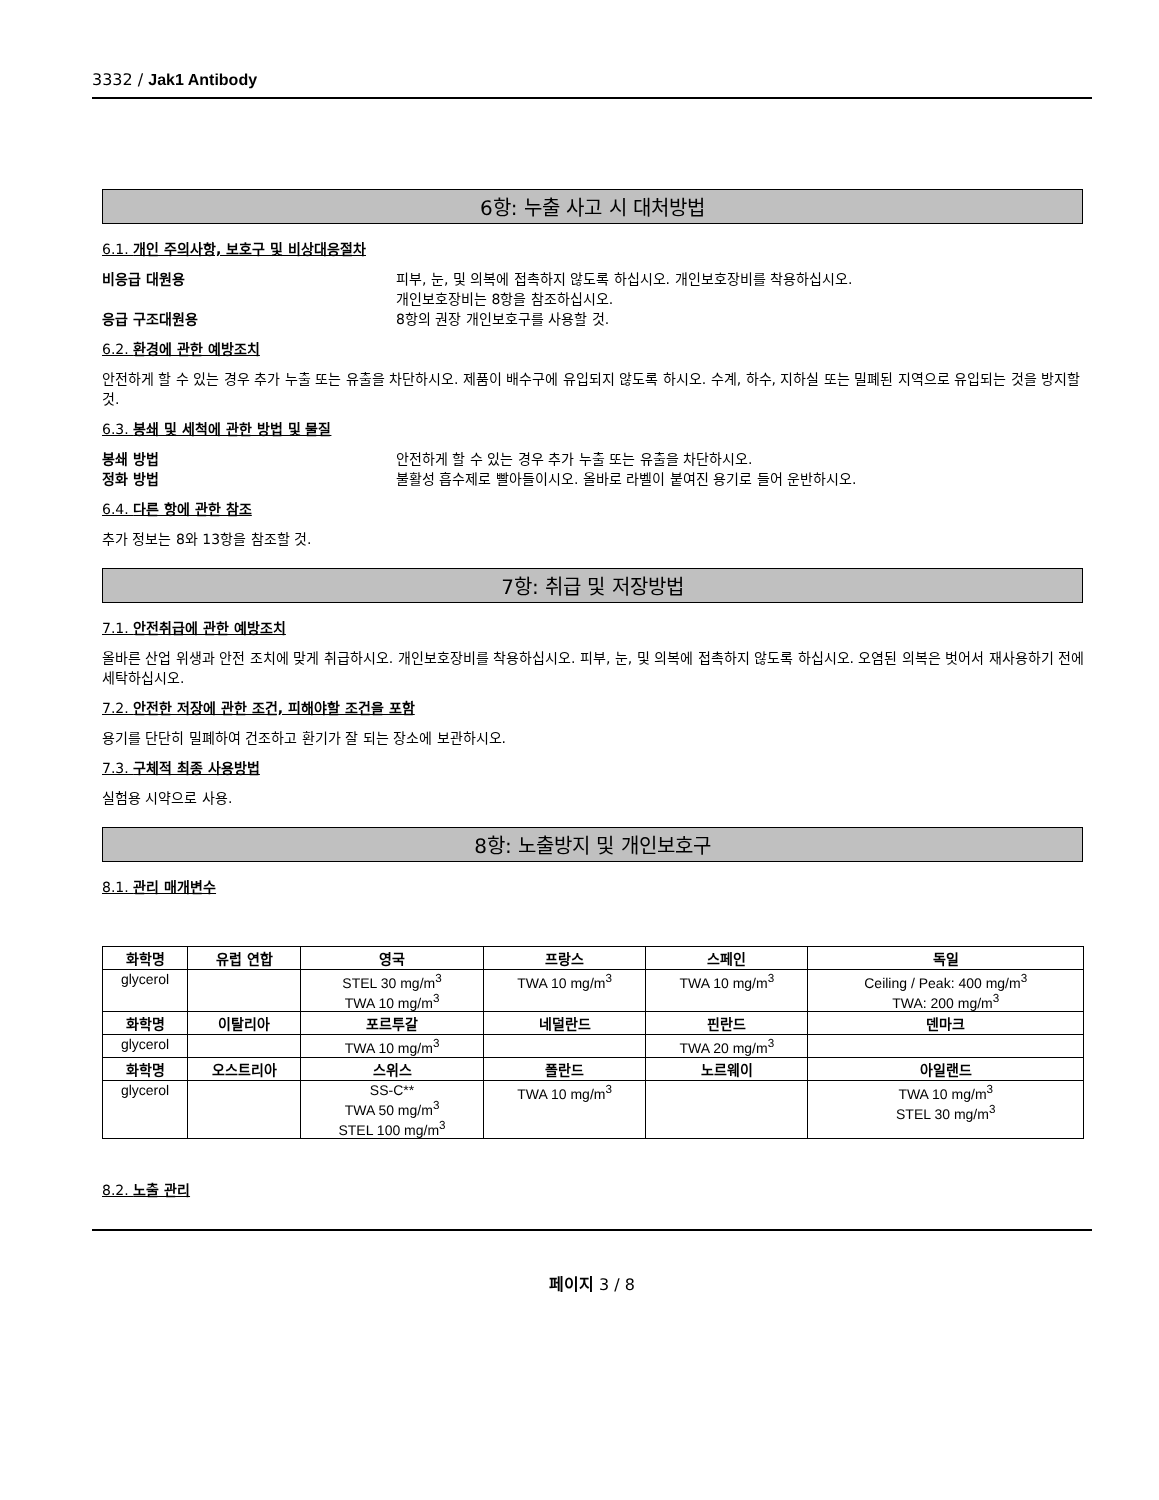3332 / Jak1 Antibody
6항: 누출 사고 시 대처방법
6.1. 개인 주의사항, 보호구 및 비상대응절차
비응급 대원용 피부, 눈, 및 의복에 접촉하지 않도록 하십시오. 개인보호장비를 착용하십시오.
개인보호장비는 8항을 참조하십시오.
응급 구조대원용 8항의 권장 개인보호구를 사용할 것.
6.2. 환경에 관한 예방조치
안전하게 할 수 있는 경우 추가 누출 또는 유출을 차단하시오. 제품이 배수구에 유입되지 않도록 하시오. 수계, 하수, 지하실 또는 밀폐된 지역으로 유입되는 것을 방지할 것.
6.3. 봉쇄 및 세척에 관한 방법 및 물질
봉쇄 방법 안전하게 할 수 있는 경우 추가 누출 또는 유출을 차단하시오.
정화 방법 불활성 흡수제로 빨아들이시오. 올바로 라벨이 붙여진 용기로 들어 운반하시오.
6.4. 다른 항에 관한 참조
추가 정보는 8와 13항을 참조할 것.
7항: 취급 및 저장방법
7.1. 안전취급에 관한 예방조치
올바른 산업 위생과 안전 조치에 맞게 취급하시오. 개인보호장비를 착용하십시오. 피부, 눈, 및 의복에 접촉하지 않도록 하십시오. 오염된 의복은 벗어서 재사용하기 전에 세탁하십시오.
7.2. 안전한 저장에 관한 조건, 피해야할 조건을 포함
용기를 단단히 밀폐하여 건조하고 환기가 잘 되는 장소에 보관하시오.
7.3. 구체적 최종 사용방법
실험용 시약으로 사용.
8항: 노출방지 및 개인보호구
8.1. 관리 매개변수
| 화학명 | 유럽 연합 | 영국 | 프랑스 | 스페인 | 독일 |
| --- | --- | --- | --- | --- | --- |
| glycerol | | STEL 30 mg/m<sup>3</sup> TWA 10 mg/m<sup>3</sup> | TWA 10 mg/m<sup>3</sup> | TWA 10 mg/m<sup>3</sup> | Ceiling / Peak: 400 mg/m<sup>3</sup> TWA: 200 mg/m<sup>3</sup> |
| 화학명 | 이탈리아 | 포르투갈 | 네덜란드 | 핀란드 | 덴마크 |
| glycerol | | TWA 10 mg/m<sup>3</sup> | | TWA 20 mg/m<sup>3</sup> | |
| 화학명 | 오스트리아 | 스위스 | 폴란드 | 노르웨이 | 아일랜드 |
| glycerol | | SS-C** TWA 50 mg/m<sup>3</sup> STEL 100 mg/m<sup>3</sup> | TWA 10 mg/m<sup>3</sup> | | TWA 10 mg/m<sup>3</sup> STEL 30 mg/m<sup>3</sup> |
8.2. 노출 관리
페이지 3 / 8